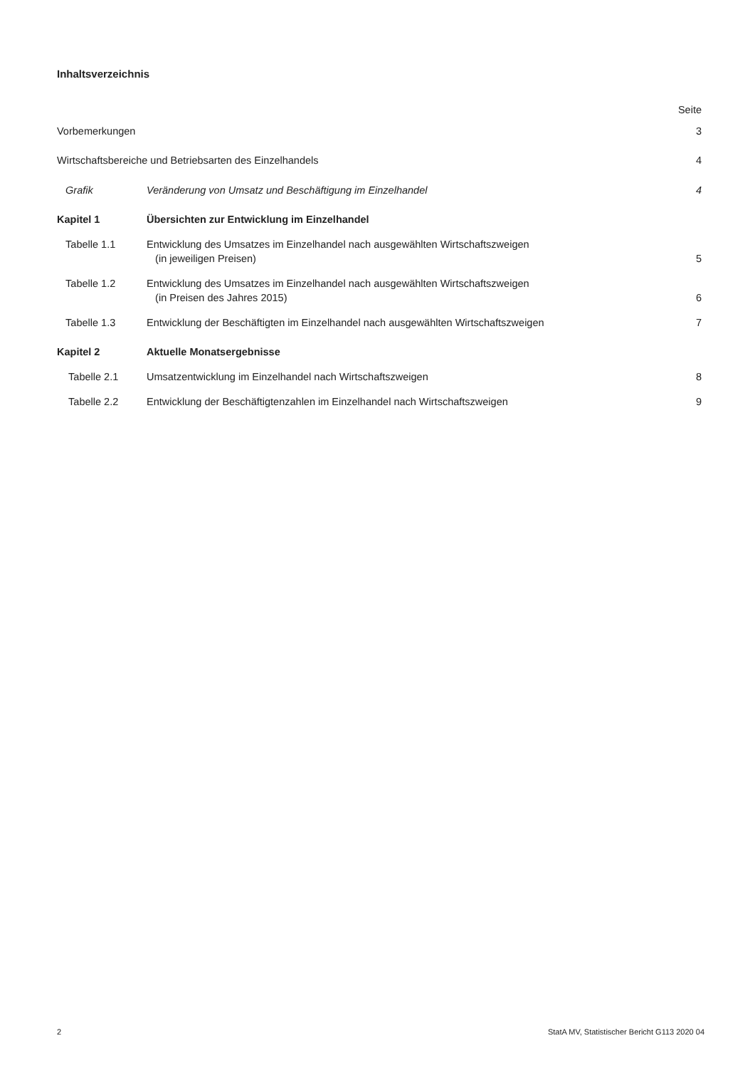Inhaltsverzeichnis
Seite
Vorbemerkungen 3
Wirtschaftsbereiche und Betriebsarten des Einzelhandels
4
Grafik Veränderung von Umsatz und Beschäftigung im Einzelhandel
4
Kapitel 1 Übersichten zur Entwicklung im Einzelhandel
Tabelle 1.1 Entwicklung des Umsatzes im Einzelhandel nach ausgewählten Wirtschaftszweigen
(in jeweiligen Preisen)
5
Tabelle 1.2 Entwicklung des Umsatzes im Einzelhandel nach ausgewählten Wirtschaftszweigen
(in Preisen des Jahres 2015)
6
Tabelle 1.3 Entwicklung der Beschäftigten im Einzelhandel nach ausgewählten Wirtschaftszweigen
7
Kapitel 2 Aktuelle Monatsergebnisse
Tabelle 2.1 Umsatzentwicklung im Einzelhandel nach Wirtschaftszweigen
8
Tabelle 2.2 Entwicklung der Beschäftigtenzahlen im Einzelhandel nach Wirtschaftszweigen
9
2 StatA MV, Statistischer Bericht G113 2020 04